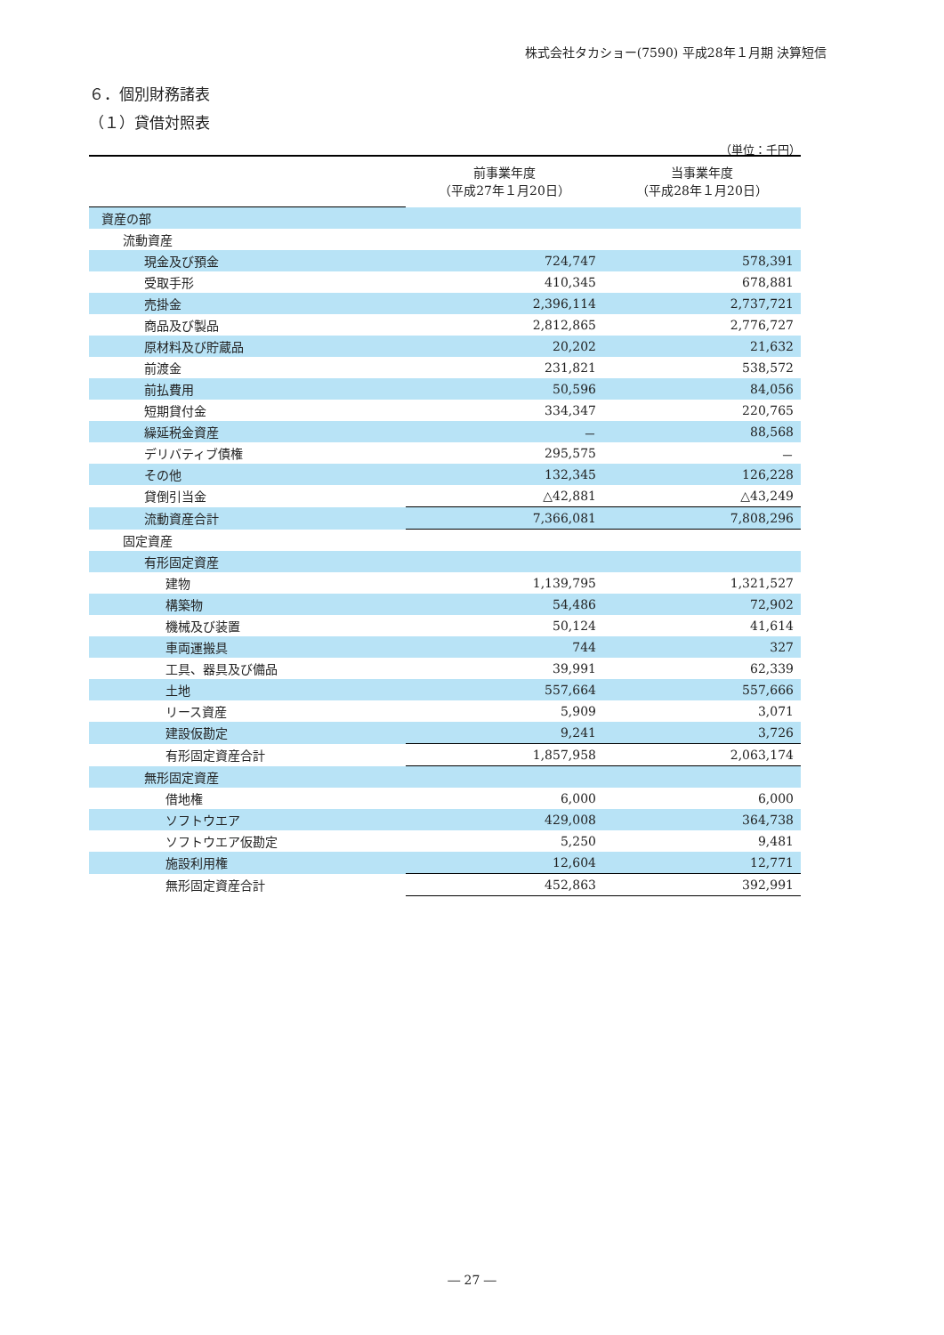株式会社タカショー(7590) 平成28年１月期 決算短信
６．個別財務諸表
（１）貸借対照表
（単位：千円）
| | 前事業年度 （平成27年１月20日） | 当事業年度 （平成28年１月20日） |
| --- | --- | --- |
| 資産の部 | | |
| 流動資産 | | |
| 現金及び預金 | 724,747 | 578,391 |
| 受取手形 | 410,345 | 678,881 |
| 売掛金 | 2,396,114 | 2,737,721 |
| 商品及び製品 | 2,812,865 | 2,776,727 |
| 原材料及び貯蔵品 | 20,202 | 21,632 |
| 前渡金 | 231,821 | 538,572 |
| 前払費用 | 50,596 | 84,056 |
| 短期貸付金 | 334,347 | 220,765 |
| 繰延税金資産 | － | 88,568 |
| デリバティブ債権 | 295,575 | － |
| その他 | 132,345 | 126,228 |
| 貸倒引当金 | △42,881 | △43,249 |
| 流動資産合計 | 7,366,081 | 7,808,296 |
| 固定資産 | | |
| 有形固定資産 | | |
| 建物 | 1,139,795 | 1,321,527 |
| 構築物 | 54,486 | 72,902 |
| 機械及び装置 | 50,124 | 41,614 |
| 車両運搬具 | 744 | 327 |
| 工具、器具及び備品 | 39,991 | 62,339 |
| 土地 | 557,664 | 557,666 |
| リース資産 | 5,909 | 3,071 |
| 建設仮勘定 | 9,241 | 3,726 |
| 有形固定資産合計 | 1,857,958 | 2,063,174 |
| 無形固定資産 | | |
| 借地権 | 6,000 | 6,000 |
| ソフトウエア | 429,008 | 364,738 |
| ソフトウエア仮勘定 | 5,250 | 9,481 |
| 施設利用権 | 12,604 | 12,771 |
| 無形固定資産合計 | 452,863 | 392,991 |
― 27 ―